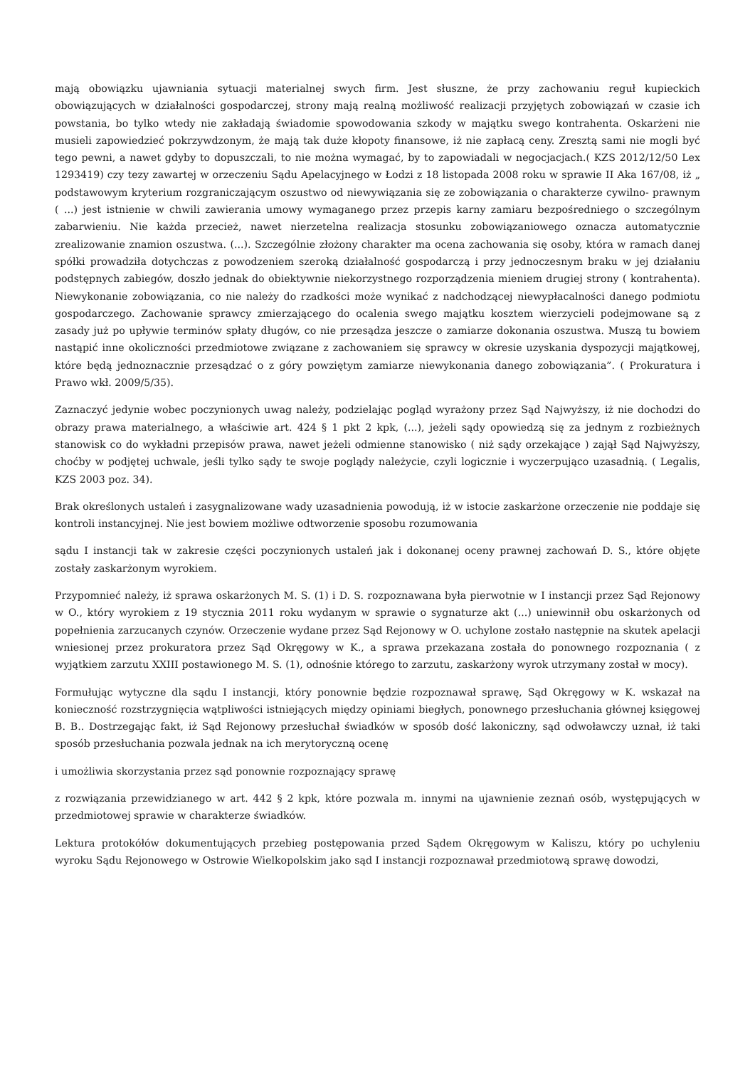mają obowiązku ujawniania sytuacji materialnej swych firm. Jest słuszne, że przy zachowaniu reguł kupieckich obowiązujących w działalności gospodarczej, strony mają realną możliwość realizacji przyjętych zobowiązań w czasie ich powstania, bo tylko wtedy nie zakładają świadomie spowodowania szkody w majątku swego kontrahenta. Oskarżeni nie musieli zapowiedzieć pokrzywdzonym, że mają tak duże kłopoty finansowe, iż nie zapłacą ceny. Zresztą sami nie mogli być tego pewni, a nawet gdyby to dopuszczali, to nie można wymagać, by to zapowiadali w negocjacjach.( KZS 2012/12/50 Lex 1293419) czy tezy zawartej w orzeczeniu Sądu Apelacyjnego w Łodzi z 18 listopada 2008 roku w sprawie II Aka 167/08, iż „ podstawowym kryterium rozgraniczającym oszustwo od niewywiązania się ze zobowiązania o charakterze cywilno- prawnym ( ...) jest istnienie w chwili zawierania umowy wymaganego przez przepis karny zamiaru bezpośredniego o szczególnym zabarwieniu. Nie każda przecież, nawet nierzetelna realizacja stosunku zobowiązaniowego oznacza automatycznie zrealizowanie znamion oszustwa. (...). Szczególnie złożony charakter ma ocena zachowania się osoby, która w ramach danej spółki prowadziła dotychczas z powodzeniem szeroką działalność gospodarczą i przy jednoczesnym braku w jej działaniu podstępnych zabiegów, doszło jednak do obiektywnie niekorzystnego rozporządzenia mieniem drugiej strony ( kontrahenta). Niewykonanie zobowiązania, co nie należy do rzadkości może wynikać z nadchodzącej niewypłacalności danego podmiotu gospodarczego. Zachowanie sprawcy zmierzającego do ocalenia swego majątku kosztem wierzycieli podejmowane są z zasady już po upływie terminów spłaty długów, co nie przesądza jeszcze o zamiarze dokonania oszustwa. Muszą tu bowiem nastąpić inne okoliczności przedmiotowe związane z zachowaniem się sprawcy w okresie uzyskania dyspozycji majątkowej, które będą jednoznacznie przesądzać o z góry powziętym zamiarze niewykonania danego zobowiązania”. ( Prokuratura i Prawo wkł. 2009/5/35).
Zaznaczyć jedynie wobec poczynionych uwag należy, podzielając pogląd wyrażony przez Sąd Najwyższy, iż nie dochodzi do obrazy prawa materialnego, a właściwie art. 424 § 1 pkt 2 kpk, (...), jeżeli sądy opowiedzą się za jednym z rozbieżnych stanowisk co do wykładni przepisów prawa, nawet jeżeli odmienne stanowisko ( niż sądy orzekające ) zajął Sąd Najwyższy, choćby w podjętej uchwale, jeśli tylko sądy te swoje poglądy należycie, czyli logicznie i wyczerpująco uzasadnią. ( Legalis, KZS 2003 poz. 34).
Brak określonych ustaleń i zasygnalizowane wady uzasadnienia powodują, iż w istocie zaskarżone orzeczenie nie poddaje się kontroli instancyjnej. Nie jest bowiem możliwe odtworzenie sposobu rozumowania
sądu I instancji tak w zakresie części poczynionych ustaleń jak i dokonanej oceny prawnej zachowań D. S., które objęte zostały zaskarżonym wyrokiem.
Przypomnieć należy, iż sprawa oskarżonych M. S. (1) i D. S. rozpoznawana była pierwotnie w I instancji przez Sąd Rejonowy w O., który wyrokiem z 19 stycznia 2011 roku wydanym w sprawie o sygnaturze akt (...) uniewinnił obu oskarżonych od popełnienia zarzucanych czynów. Orzeczenie wydane przez Sąd Rejonowy w O. uchylone zostało następnie na skutek apelacji wniesionej przez prokuratora przez Sąd Okręgowy w K., a sprawa przekazana została do ponownego rozpoznania ( z wyjątkiem zarzutu XXIII postawionego M. S. (1), odnośnie którego to zarzutu, zaskarżony wyrok utrzymany został w mocy).
Formułując wytyczne dla sądu I instancji, który ponownie będzie rozpoznawał sprawę, Sąd Okręgowy w K. wskazał na konieczność rozstrzygnięcia wątpliwości istniejących między opiniami biegłych, ponownego przesłuchania głównej księgowej B. B.. Dostrzegając fakt, iż Sąd Rejonowy przesłuchał świadków w sposób dość lakoniczny, sąd odwoławczy uznał, iż taki sposób przesłuchania pozwala jednak na ich merytoryczną ocenę
i umożliwia skorzystania przez sąd ponownie rozpoznający sprawę
z rozwiązania przewidzianego w art. 442 § 2 kpk, które pozwala m. innymi na ujawnienie zeznań osób, występujących w przedmiotowej sprawie w charakterze świadków.
Lektura protokółów dokumentujących przebieg postępowania przed Sądem Okręgowym w Kaliszu, który po uchyleniu wyroku Sądu Rejonowego w Ostrowie Wielkopolskim jako sąd I instancji rozpoznawał przedmiotową sprawę dowodzi,